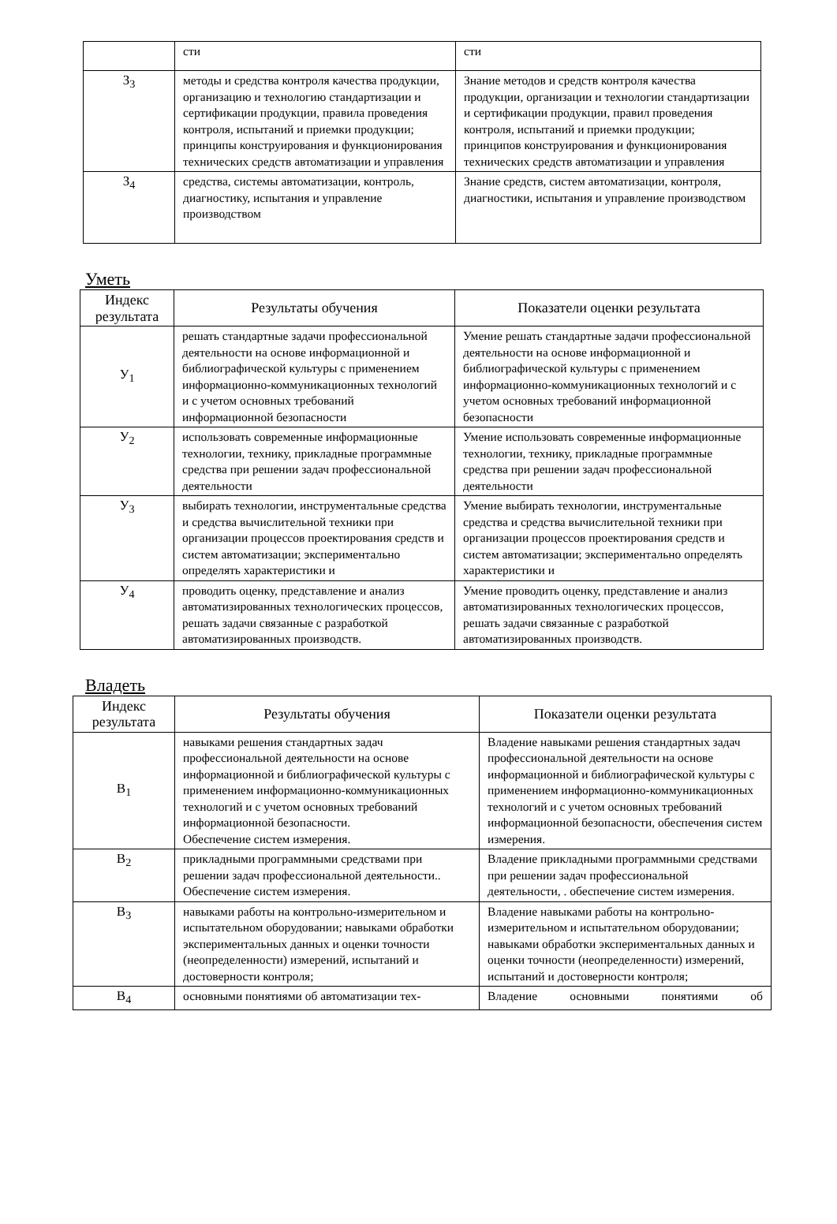| | сти | сти |
| З<sub>3</sub> | методы и средства контроля качества продукции, организацию и технологию стандартизации и сертификации продукции, правила проведения контроля, испытаний и приемки продукции; принципы конструирования и функционирования технических средств автоматизации и управления | Знание методов и средств контроля качества продукции, организации и технологии стандартизации и сертификации продукции, правил проведения контроля, испытаний и приемки продукции; принципов конструирования и функционирования технических средств автоматизации и управления |
| З<sub>4</sub> | средства, системы автоматизации, контроль, диагностику, испытания и управление производством | Знание средств, систем автоматизации, контроля, диагностики, испытания и управление производством |
Уметь
| Индекс результата | Результаты обучения | Показатели оценки результата |
| --- | --- | --- |
| У<sub>1</sub> | решать стандартные задачи профессиональной деятельности на основе информационной и библиографической культуры с применением информационно-коммуникационных технологий и с учетом основных требований информационной безопасности | Умение решать стандартные задачи профессиональной деятельности на основе информационной и библиографической культуры с применением информационно-коммуникационных технологий и с учетом основных требований информационной безопасности |
| У<sub>2</sub> | использовать современные информационные технологии, технику, прикладные программные средства при решении задач профессиональной деятельности | Умение использовать современные информационные технологии, технику, прикладные программные средства при решении задач профессиональной деятельности |
| У<sub>3</sub> | выбирать технологии, инструментальные средства и средства вычислительной техники при организации процессов проектирования средств и систем автоматизации; экспериментально определять характеристики и | Умение выбирать технологии, инструментальные средства и средства вычислительной техники при организации процессов проектирования средств и систем автоматизации; экспериментально определять характеристики и |
| У<sub>4</sub> | проводить оценку, представление и анализ автоматизированных технологических процессов, решать задачи связанные с разработкой автоматизированных производств. | Умение проводить оценку, представление и анализ автоматизированных технологических процессов, решать задачи связанные с разработкой автоматизированных производств. |
Владеть
| Индекс результата | Результаты обучения | Показатели оценки результата |
| --- | --- | --- |
| В<sub>1</sub> | навыками решения стандартных задач профессиональной деятельности на основе информационной и библиографической культуры с применением информационно-коммуникационных технологий и с учетом основных требований информационной безопасности. Обеспечение систем измерения. | Владение навыками решения стандартных задач профессиональной деятельности на основе информационной и библиографической культуры с применением информационно-коммуникационных технологий и с учетом основных требований информационной безопасности, обеспечения систем измерения. |
| В<sub>2</sub> | прикладными программными средствами при решении задач профессиональной деятельности.. Обеспечение систем измерения. | Владение прикладными программными средствами при решении задач профессиональной деятельности, . обеспечение систем измерения. |
| В<sub>3</sub> | навыками работы на контрольно-измерительном и испытательном оборудовании; навыками обработки экспериментальных данных и оценки точности (неопределенности) измерений, испытаний и достоверности контроля; | Владение навыками работы на контрольно-измерительном и испытательном оборудовании; навыками обработки экспериментальных данных и оценки точности (неопределенности) измерений, испытаний и достоверности контроля; |
| В<sub>4</sub> | основными понятиями об автоматизации тех- | Владение основными понятиями об |